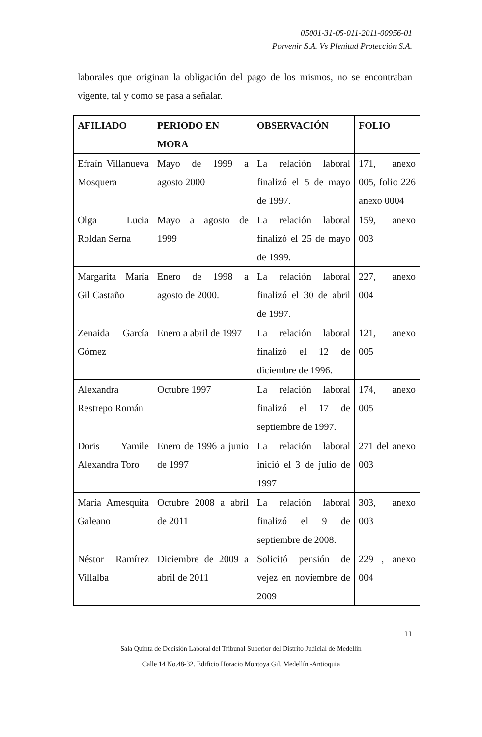05001-31-05-011-2011-00956-01
Porvenir S.A. Vs Plenitud Protección S.A.
laborales que originan la obligación del pago de los mismos, no se encontraban vigente, tal y como se pasa a señalar.
| AFILIADO | PERIODO EN MORA | OBSERVACIÓN | FOLIO |
| --- | --- | --- | --- |
| Efraín Villanueva Mosquera | Mayo de 1999 a agosto 2000 | La relación laboral finalizó el 5 de mayo de 1997. | 171, anexo 005, folio 226 anexo 0004 |
| Olga Lucia Roldan Serna | Mayo a agosto de 1999 | La relación laboral finalizó el 25 de mayo de 1999. | 159, anexo 003 |
| Margarita María Gil Castaño | Enero de 1998 a agosto de 2000. | La relación laboral finalizó el 30 de abril de 1997. | 227, anexo 004 |
| Zenaida García Gómez | Enero a abril de 1997 | La relación laboral finalizó el 12 de diciembre de 1996. | 121, anexo 005 |
| Alexandra Restrepo Román | Octubre 1997 | La relación laboral finalizó el 17 de septiembre de 1997. | 174, anexo 005 |
| Doris Yamile Alexandra Toro | Enero de 1996 a junio de 1997 | La relación laboral inició el 3 de julio de 1997 | 271 del anexo 003 |
| María Amesquita Galeano | Octubre 2008 a abril de 2011 | La relación laboral finalizó el 9 de septiembre de 2008. | 303, anexo 003 |
| Néstor Ramírez Villalba | Diciembre de 2009 a abril de 2011 | Solicitó pensión de vejez en noviembre de 2009 | 229 , anexo 004 |
11
Sala Quinta de Decisión Laboral del Tribunal Superior del Distrito Judicial de Medellín
Calle 14 No.48-32. Edificio Horacio Montoya Gil. Medellín -Antioquia